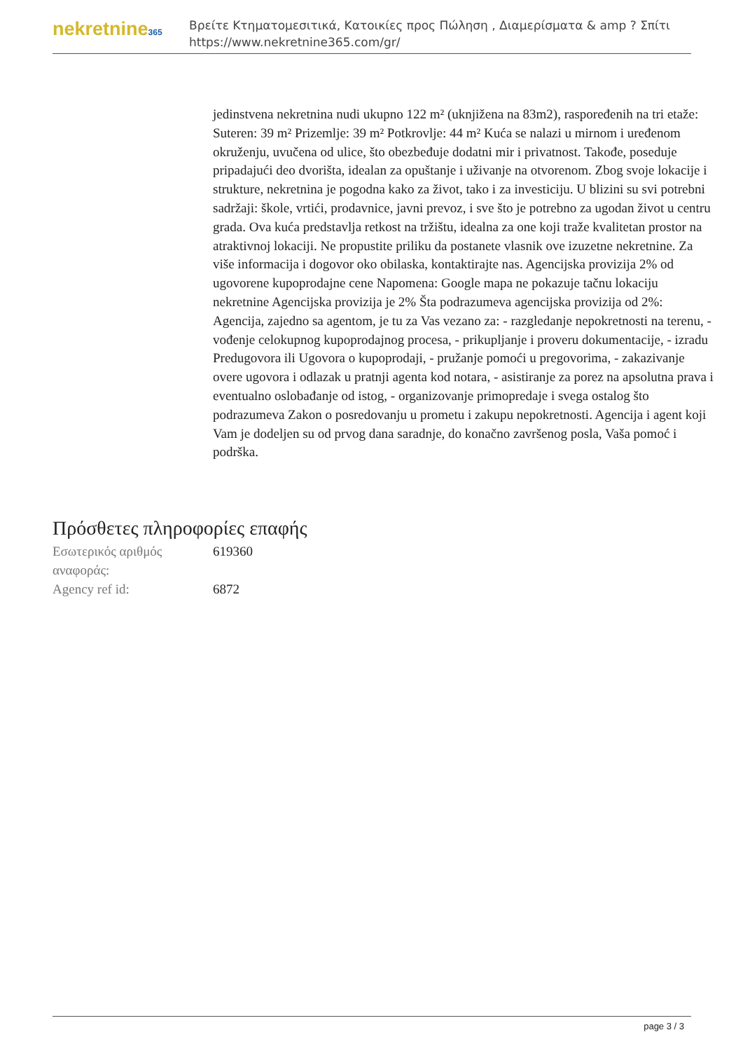nekretnine365
Βρείτε Κτηματομεσιτικά, Κατοικίες προς Πώληση , Διαμερίσματα & amp ? Σπίτι
https://www.nekretnine365.com/gr/
jedinstvena nekretnina nudi ukupno 122 m² (uknjižena na 83m2), raspoređenih na tri etaže: Suteren: 39 m² Prizemlje: 39 m² Potkrovlje: 44 m² Kuća se nalazi u mirnom i uređenom okruženju, uvučena od ulice, što obezbeđuje dodatni mir i privatnost. Takođe, poseduje pripadajući deo dvorišta, idealan za opuštanje i uživanje na otvorenom. Zbog svoje lokacije i strukture, nekretnina je pogodna kako za život, tako i za investiciju. U blizini su svi potrebni sadržaji: škole, vrtići, prodavnice, javni prevoz, i sve što je potrebno za ugodan život u centru grada. Ova kuća predstavlja retkost na tržištu, idealna za one koji traže kvalitetan prostor na atraktivnoj lokaciji. Ne propustite priliku da postanete vlasnik ove izuzetne nekretnine. Za više informacija i dogovor oko obilaska, kontaktirajte nas. Agencijska provizija 2% od ugovorene kupoprodajne cene Napomena: Google mapa ne pokazuje tačnu lokaciju nekretnine Agencijska provizija je 2% Šta podrazumeva agencijska provizija od 2%: Agencija, zajedno sa agentom, je tu za Vas vezano za: - razgledanje nepokretnosti na terenu, - vođenje celokupnog kupoprodajnog procesa, - prikupljanje i proveru dokumentacije, - izradu Predugovora ili Ugovora o kupoprodaji, - pružanje pomoći u pregovorima, - zakazivanje overe ugovora i odlazak u pratnji agenta kod notara, - asistiranje za porez na apsolutna prava i eventualno oslobađanje od istog, - organizovanje primopredaje i svega ostalog što podrazumeva Zakon o posredovanju u prometu i zakupu nepokretnosti. Agencija i agent koji Vam je dodeljen su od prvog dana saradnje, do konačno završenog posla, Vaša pomoć i podrška.
Πρόσθετες πληροφορίες επαφής
| Εσωτερικός αριθμός αναφοράς: | 619360 |
| Agency ref id: | 6872 |
page 3 / 3